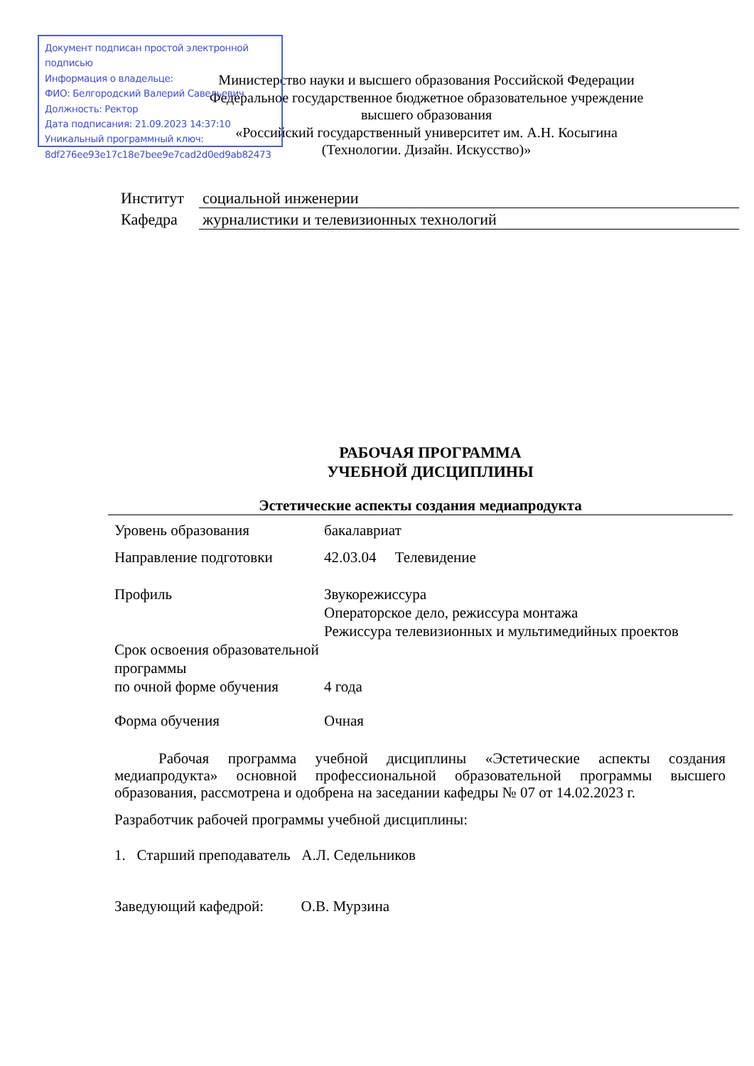Документ подписан простой электронной подписью
Информация о владельце:
ФИО: Белгородский Валерий Савельевич
Должность: Ректор
Дата подписания: 21.09.2023 14:37:10
Уникальный программный ключ:
8df276ee93e17c18e7bee9e7cad2d0ed9ab82473
Министерство науки и высшего образования Российской Федерации
Федеральное государственное бюджетное образовательное учреждение
высшего образования
«Российский государственный университет им. А.Н. Косыгина
(Технологии. Дизайн. Искусство)»
| Институт | социальной инженерии |
| Кафедра | журналистики и телевизионных технологий |
РАБОЧАЯ ПРОГРАММА
УЧЕБНОЙ ДИСЦИПЛИНЫ
Эстетические аспекты создания медиапродукта
| Уровень образования | бакалавриат |
| Направление подготовки | 42.03.04 Телевидение |
| Профиль | Звукорежиссура Операторское дело, режиссура монтажа Режиссура телевизионных и мультимедийных проектов |
| Срок освоения образовательной программы по очной форме обучения | 4 года |
| Форма обучения | Очная |
Рабочая программа учебной дисциплины «Эстетические аспекты создания медиапродукта» основной профессиональной образовательной программы высшего образования, рассмотрена и одобрена на заседании кафедры № 07 от 14.02.2023 г.
Разработчик рабочей программы учебной дисциплины:
1. Старший преподаватель А.Л. Седельников
Заведующий кафедрой: О.В. Мурзина